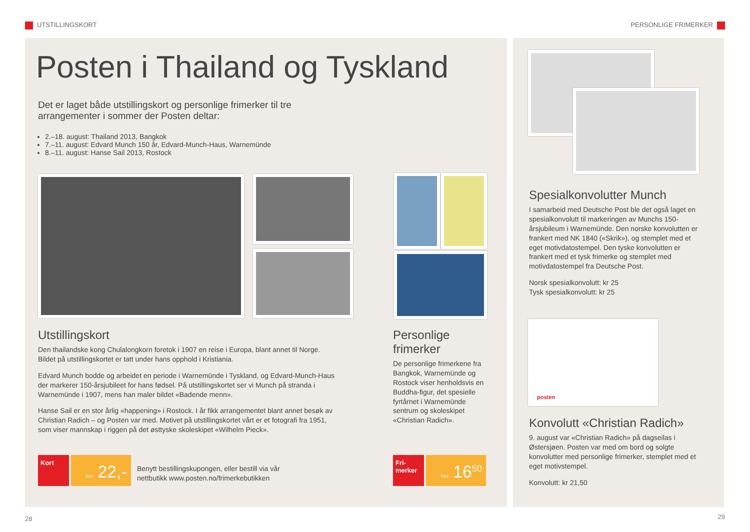UTSTILLINGSKORT PERSONLIGE FRIMERKER
Posten i Thailand og Tyskland
Det er laget både utstillingskort og personlige frimerker til tre arrangementer i sommer der Posten deltar:
2.–18. august: Thailand 2013, Bangkok
7.–11. august: Edvard Munch 150 år, Edvard-Munch-Haus, Warnemünde
8.–11. august: Hanse Sail 2013, Rostock
Utstillingskort
Den thailandske kong Chulalongkorn foretok i 1907 en reise i Europa, blant annet til Norge. Bildet på utstillingskortet er tatt under hans opphold i Kristiania.
Edvard Munch bodde og arbeidet en periode i Warnemünde i Tyskland, og Edvard-Munch-Haus der markerer 150-årsjubileet for hans fødsel. På utstillingskortet ser vi Munch på stranda i Warnemünde i 1907, mens han maler bildet «Badende menn».
Hanse Sail er en stor årlig «happening» i Rostock. I år fikk arrangementet blant annet besøk av Christian Radich – og Posten var med. Motivet på utstillingskortet vårt er et fotografi fra 1951, som viser mannskap i riggen på det østtyske skoleskipet «Wilhelm Pieck».
Personlige frimerker
De personlige frimerkene fra Bangkok, Warnemünde og Rostock viser henholdsvis en Buddha-figur, det spesielle fyrtårnet i Warnemünde sentrum og skoleskipet «Christian Radich».
Kort
kun 22,-
Benytt bestillingskupongen, eller bestill via vår nettbutikk www.posten.no/frimerkebutikken
Fri-
merker
kun 16<sup>50</sup>
Spesialkonvolutter Munch
I samarbeid med Deutsche Post ble det også laget en spesialkonvolutt til markeringen av Munchs 150-årsjubileum i Warnemünde. Den norske konvolutten er frankert med NK 1840 («Skrik»), og stemplet med et eget motivdatostempel. Den tyske konvolutten er frankert med et tysk frimerke og stemplet med motivdatostempel fra Deutsche Post.
Norsk spesialkonvolutt: kr 25
Tysk spesialkonvolutt: kr 25
posten
Konvolutt «Christian Radich»
9. august var «Christian Radich» på dagseilas i Østersjøen. Posten var med om bord og solgte konvolutter med personlige frimerker, stemplet med et eget motivstempel.
Konvolutt: kr 21,50
28 29